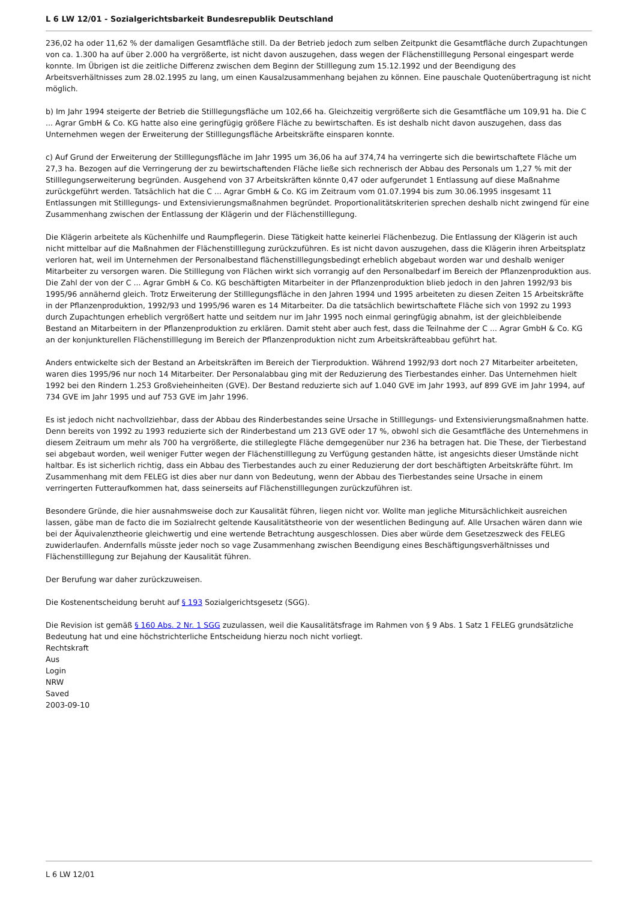L 6 LW 12/01 - Sozialgerichtsbarkeit Bundesrepublik Deutschland
236,02 ha oder 11,62 % der damaligen Gesamtfläche still. Da der Betrieb jedoch zum selben Zeitpunkt die Gesamtfläche durch Zupachtungen von ca. 1.300 ha auf über 2.000 ha vergrößerte, ist nicht davon auszugehen, dass wegen der Flächenstilllegung Personal eingespart werde konnte. Im Übrigen ist die zeitliche Differenz zwischen dem Beginn der Stilllegung zum 15.12.1992 und der Beendigung des Arbeitsverhältnisses zum 28.02.1995 zu lang, um einen Kausalzusammenhang bejahen zu können. Eine pauschale Quotenübertragung ist nicht möglich.
b) Im Jahr 1994 steigerte der Betrieb die Stilllegungsfläche um 102,66 ha. Gleichzeitig vergrößerte sich die Gesamtfläche um 109,91 ha. Die C ... Agrar GmbH & Co. KG hatte also eine geringfügig größere Fläche zu bewirtschaften. Es ist deshalb nicht davon auszugehen, dass das Unternehmen wegen der Erweiterung der Stilllegungsfläche Arbeitskräfte einsparen konnte.
c) Auf Grund der Erweiterung der Stilllegungsfläche im Jahr 1995 um 36,06 ha auf 374,74 ha verringerte sich die bewirtschaftete Fläche um 27,3 ha. Bezogen auf die Verringerung der zu bewirtschaftenden Fläche ließe sich rechnerisch der Abbau des Personals um 1,27 % mit der Stilllegungserweiterung begründen. Ausgehend von 37 Arbeitskräften könnte 0,47 oder aufgerundet 1 Entlassung auf diese Maßnahme zurückgeführt werden. Tatsächlich hat die C ... Agrar GmbH & Co. KG im Zeitraum vom 01.07.1994 bis zum 30.06.1995 insgesamt 11 Entlassungen mit Stilllegungs- und Extensivierungsmaßnahmen begründet. Proportionalitätskriterien sprechen deshalb nicht zwingend für eine Zusammenhang zwischen der Entlassung der Klägerin und der Flächenstilllegung.
Die Klägerin arbeitete als Küchenhilfe und Raumpflegerin. Diese Tätigkeit hatte keinerlei Flächenbezug. Die Entlassung der Klägerin ist auch nicht mittelbar auf die Maßnahmen der Flächenstilllegung zurückzuführen. Es ist nicht davon auszugehen, dass die Klägerin ihren Arbeitsplatz verloren hat, weil im Unternehmen der Personalbestand flächenstilllegungsbedingt erheblich abgebaut worden war und deshalb weniger Mitarbeiter zu versorgen waren. Die Stilllegung von Flächen wirkt sich vorrangig auf den Personalbedarf im Bereich der Pflanzenproduktion aus. Die Zahl der von der C ... Agrar GmbH & Co. KG beschäftigten Mitarbeiter in der Pflanzenproduktion blieb jedoch in den Jahren 1992/93 bis 1995/96 annähernd gleich. Trotz Erweiterung der Stilllegungsfläche in den Jahren 1994 und 1995 arbeiteten zu diesen Zeiten 15 Arbeitskräfte in der Pflanzenproduktion, 1992/93 und 1995/96 waren es 14 Mitarbeiter. Da die tatsächlich bewirtschaftete Fläche sich von 1992 zu 1993 durch Zupachtungen erheblich vergrößert hatte und seitdem nur im Jahr 1995 noch einmal geringfügig abnahm, ist der gleichbleibende Bestand an Mitarbeitern in der Pflanzenproduktion zu erklären. Damit steht aber auch fest, dass die Teilnahme der C ... Agrar GmbH & Co. KG an der konjunkturellen Flächenstilllegung im Bereich der Pflanzenproduktion nicht zum Arbeitskräfteabbau geführt hat.
Anders entwickelte sich der Bestand an Arbeitskräften im Bereich der Tierproduktion. Während 1992/93 dort noch 27 Mitarbeiter arbeiteten, waren dies 1995/96 nur noch 14 Mitarbeiter. Der Personalabbau ging mit der Reduzierung des Tierbestandes einher. Das Unternehmen hielt 1992 bei den Rindern 1.253 Großvieheinheiten (GVE). Der Bestand reduzierte sich auf 1.040 GVE im Jahr 1993, auf 899 GVE im Jahr 1994, auf 734 GVE im Jahr 1995 und auf 753 GVE im Jahr 1996.
Es ist jedoch nicht nachvollziehbar, dass der Abbau des Rinderbestandes seine Ursache in Stilllegungs- und Extensivierungsmaßnahmen hatte. Denn bereits von 1992 zu 1993 reduzierte sich der Rinderbestand um 213 GVE oder 17 %, obwohl sich die Gesamtfläche des Unternehmens in diesem Zeitraum um mehr als 700 ha vergrößerte, die stilleglegte Fläche demgegenüber nur 236 ha betragen hat. Die These, der Tierbestand sei abgebaut worden, weil weniger Futter wegen der Flächenstilllegung zu Verfügung gestanden hätte, ist angesichts dieser Umstände nicht haltbar. Es ist sicherlich richtig, dass ein Abbau des Tierbestandes auch zu einer Reduzierung der dort beschäftigten Arbeitskräfte führt. Im Zusammenhang mit dem FELEG ist dies aber nur dann von Bedeutung, wenn der Abbau des Tierbestandes seine Ursache in einem verringerten Futteraufkommen hat, dass seinerseits auf Flächenstilllegungen zurückzuführen ist.
Besondere Gründe, die hier ausnahmsweise doch zur Kausalität führen, liegen nicht vor. Wollte man jegliche Mitursächlichkeit ausreichen lassen, gäbe man de facto die im Sozialrecht geltende Kausalitätstheorie von der wesentlichen Bedingung auf. Alle Ursachen wären dann wie bei der Äquivalenztheorie gleichwertig und eine wertende Betrachtung ausgeschlossen. Dies aber würde dem Gesetzeszweck des FELEG zuwiderlaufen. Andernfalls müsste jeder noch so vage Zusammenhang zwischen Beendigung eines Beschäftigungsverhältnisses und Flächenstilllegung zur Bejahung der Kausalität führen.
Der Berufung war daher zurückzuweisen.
Die Kostenentscheidung beruht auf § 193 Sozialgerichtsgesetz (SGG).
Die Revision ist gemäß § 160 Abs. 2 Nr. 1 SGG zuzulassen, weil die Kausalitätsfrage im Rahmen von § 9 Abs. 1 Satz 1 FELEG grundsätzliche Bedeutung hat und eine höchstrichterliche Entscheidung hierzu noch nicht vorliegt.
Rechtskraft
Aus
Login
NRW
Saved
2003-09-10
L 6 LW 12/01